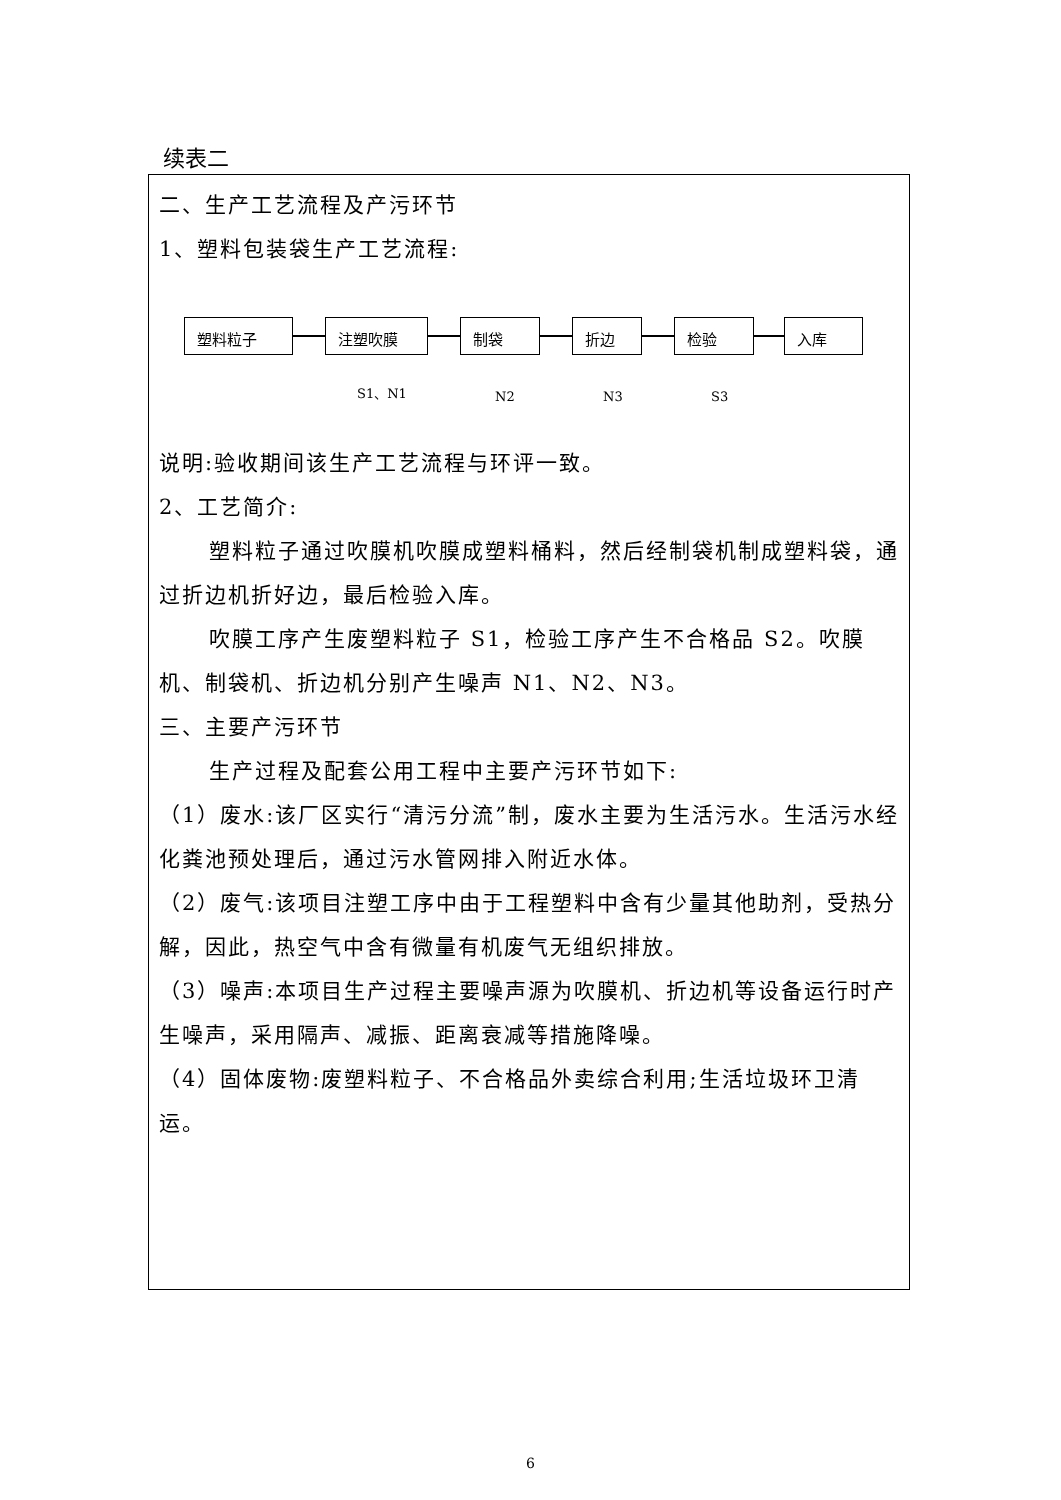续表二
二、生产工艺流程及产污环节
1、塑料包装袋生产工艺流程:
塑料粒子 注塑吹膜 制袋 折边 检验 入库
S1、N1 N2 N3 S3
说明:验收期间该生产工艺流程与环评一致。
2、工艺简介:
塑料粒子通过吹膜机吹膜成塑料桶料，然后经制袋机制成塑料袋，通过折边机折好边，最后检验入库。
吹膜工序产生废塑料粒子 S1，检验工序产生不合格品 S2。吹膜机、制袋机、折边机分别产生噪声 N1、N2、N3。
三、主要产污环节
生产过程及配套公用工程中主要产污环节如下:
（1）废水:该厂区实行“清污分流”制，废水主要为生活污水。生活污水经化粪池预处理后，通过污水管网排入附近水体。
（2）废气:该项目注塑工序中由于工程塑料中含有少量其他助剂，受热分解，因此，热空气中含有微量有机废气无组织排放。
（3）噪声:本项目生产过程主要噪声源为吹膜机、折边机等设备运行时产生噪声，采用隔声、减振、距离衰减等措施降噪。
（4）固体废物:废塑料粒子、不合格品外卖综合利用;生活垃圾环卫清运。
6